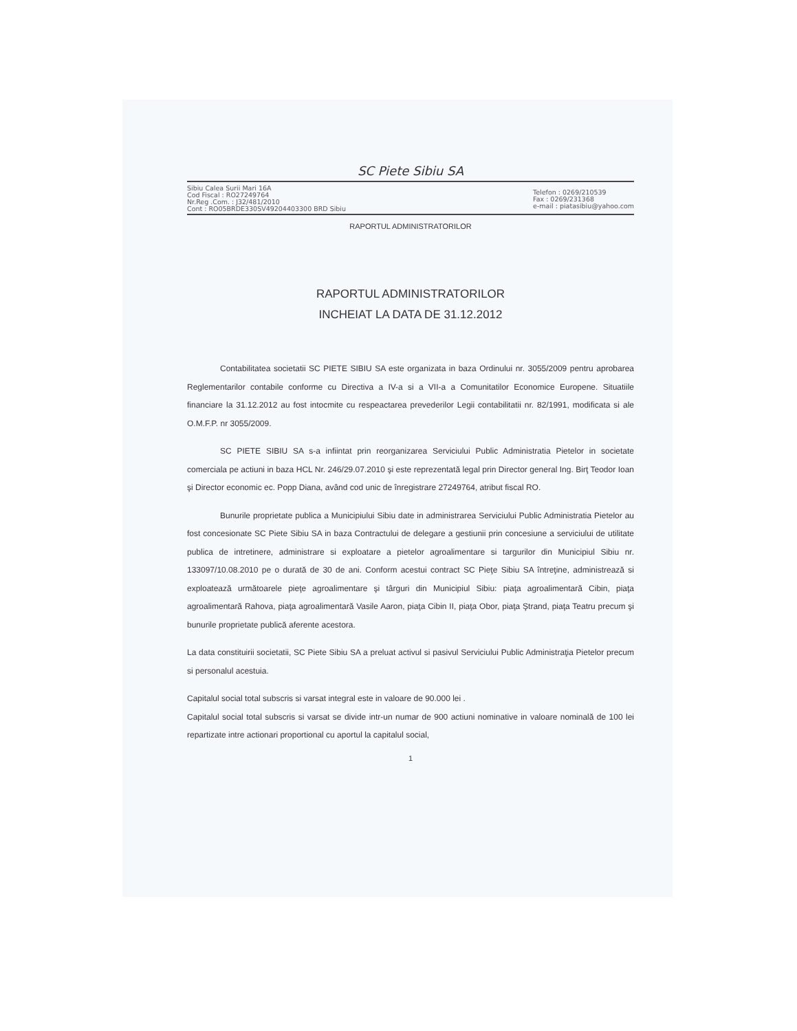SC Piete Sibiu SA
Sibiu Calea Surii Mari 16A
Cod Fiscal : RO27249764
Nr.Reg .Com. : J32/481/2010
Cont : RO05BRDE330SV49204403300 BRD Sibiu
Telefon : 0269/210539
Fax : 0269/231368
e-mail : piatasibiu@yahoo.com
RAPORTUL ADMINISTRATORILOR
RAPORTUL ADMINISTRATORILOR
INCHEIAT LA DATA DE 31.12.2012
Contabilitatea societatii SC PIETE SIBIU SA este organizata in baza Ordinului nr. 3055/2009 pentru aprobarea Reglementarilor contabile conforme cu Directiva a IV-a si a VII-a a Comunitatilor Economice Europene. Situatiile financiare la 31.12.2012 au fost intocmite cu respeactarea prevederilor Legii contabilitatii nr. 82/1991, modificata si ale O.M.F.P. nr 3055/2009.
SC PIETE SIBIU SA s-a infiintat prin reorganizarea Serviciului Public Administratia Pietelor in societate comerciala pe actiuni in baza HCL Nr. 246/29.07.2010 şi este reprezentată legal prin Director general Ing. Birţ Teodor Ioan şi Director economic ec. Popp Diana, având cod unic de înregistrare 27249764, atribut fiscal RO.
Bunurile proprietate publica a Municipiului Sibiu date in administrarea Serviciului Public Administratia Pietelor au fost concesionate SC Piete Sibiu SA in baza Contractului de delegare a gestiunii prin concesiune a serviciului de utilitate publica de intretinere, administrare si exploatare a pietelor agroalimentare si targurilor din Municipiul Sibiu nr. 133097/10.08.2010 pe o durată de 30 de ani. Conform acestui contract SC Pieţe Sibiu SA întreţine, administrează si exploatează următoarele pieţe agroalimentare şi târguri din Municipiul Sibiu: piaţa agroalimentară Cibin, piaţa agroalimentară Rahova, piaţa agroalimentară Vasile Aaron, piaţa Cibin II, piaţa Obor, piaţa Ştrand, piaţa Teatru precum şi bunurile proprietate publică aferente acestora.
La data constituirii societatii, SC Piete Sibiu SA a preluat activul si pasivul Serviciului Public Administraţia Pietelor precum si personalul acestuia.
Capitalul social total subscris si varsat integral este in valoare de 90.000 lei .
Capitalul social total subscris si varsat se divide intr-un numar de 900 actiuni nominative in valoare nominală de 100 lei repartizate intre actionari proportional cu aportul la capitalul social,
1